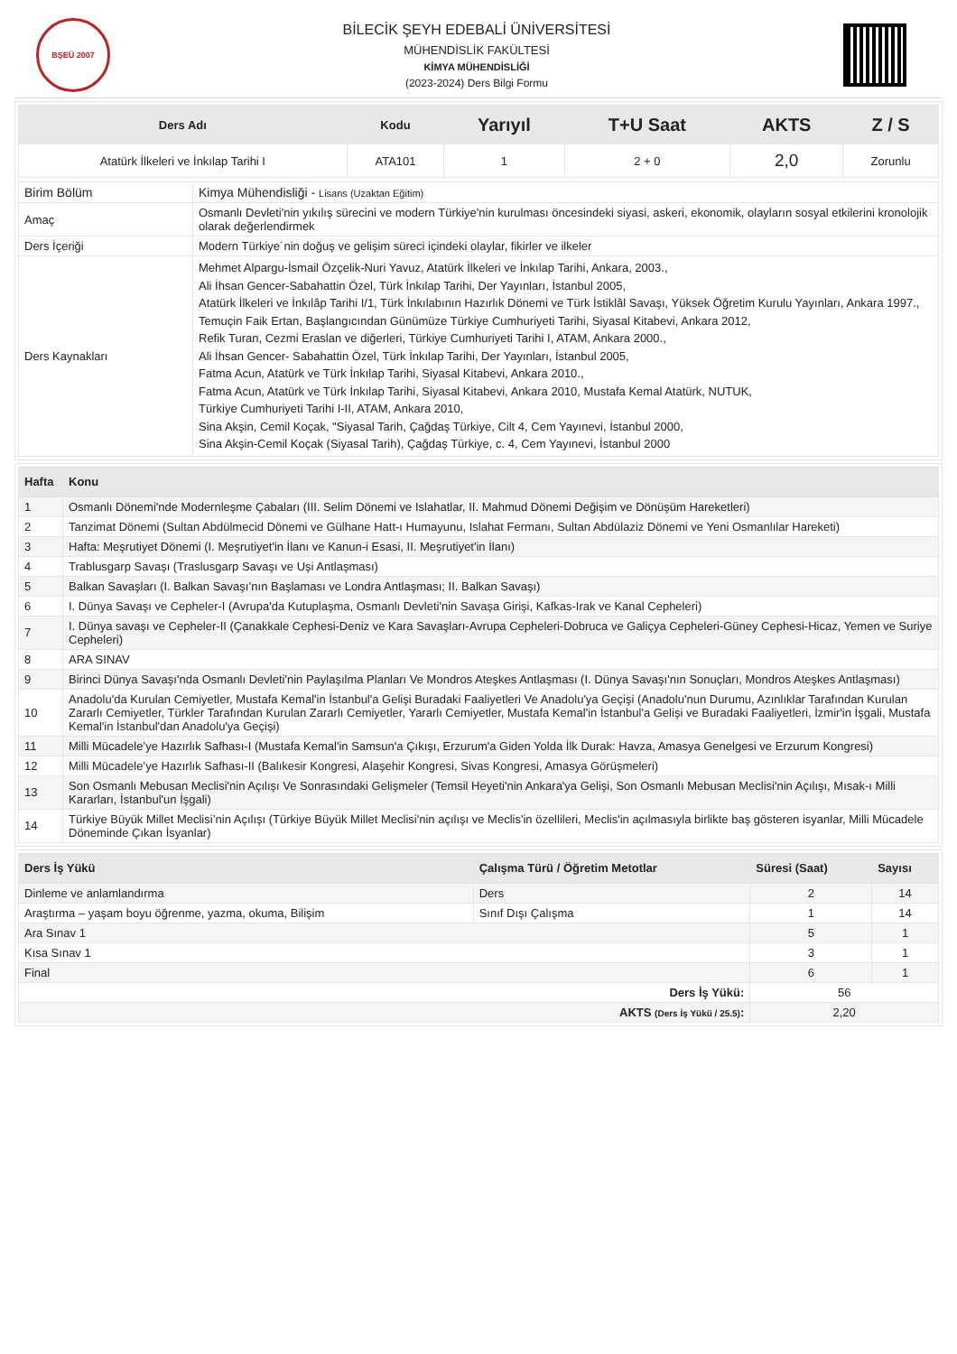BŞEÜ 2007
BİLECİK ŞEYH EDEBALİ ÜNİVERSİTESİ
MÜHENDİSLİK FAKÜLTESİ
KİMYA MÜHENDİSLİĞİ
(2023-2024) Ders Bilgi Formu
| Ders Adı | Kodu | Yarıyıl | T+U Saat | AKTS | Z / S |
| --- | --- | --- | --- | --- | --- |
| Atatürk İlkeleri ve İnkılap Tarihi I | ATA101 | 1 | 2 + 0 | 2,0 | Zorunlu |
| Birim Bölüm | Kimya Mühendisliği - Lisans (Uzaktan Eğitim) |
| Amaç | Osmanlı Devleti'nin yıkılış sürecini ve modern Türkiye'nin kurulması öncesindeki siyasi, askeri, ekonomik, olayların sosyal etkilerini kronolojik olarak değerlendirmek |
| Ders İçeriği | Modern Türkiye´nin doğuş ve gelişim süreci içindeki olaylar, fikirler ve ilkeler |
| Ders Kaynakları | Mehmet Alpargu-İsmail Özçelik-Nuri Yavuz, Atatürk İlkeleri ve İnkılap Tarihi, Ankara, 2003., Ali İhsan Gencer-Sabahattin Özel, Türk İnkılap Tarihi, Der Yayınları, İstanbul 2005, Atatürk İlkeleri ve İnkılâp Tarihi I/1, Türk İnkılabının Hazırlık Dönemi ve Türk İstiklâl Savaşı, Yüksek Öğretim Kurulu Yayınları, Ankara 1997., Temuçin Faik Ertan, Başlangıcından Günümüze Türkiye Cumhuriyeti Tarihi, Siyasal Kitabevi, Ankara 2012, Refik Turan, Cezmi Eraslan ve diğerleri, Türkiye Cumhuriyeti Tarihi I, ATAM, Ankara 2000., Ali İhsan Gencer- Sabahattin Özel, Türk İnkılap Tarihi, Der Yayınları, İstanbul 2005, Fatma Acun, Atatürk ve Türk İnkılap Tarihi, Siyasal Kitabevi, Ankara 2010., Fatma Acun, Atatürk ve Türk İnkılap Tarihi, Siyasal Kitabevi, Ankara 2010, Mustafa Kemal Atatürk, NUTUK, Türkiye Cumhuriyeti Tarihi I-II, ATAM, Ankara 2010, Sina Akşin, Cemil Koçak, "Siyasal Tarih, Çağdaş Türkiye, Cilt 4, Cem Yayınevi, İstanbul 2000, Sina Akşin-Cemil Koçak (Siyasal Tarih), Çağdaş Türkiye, c. 4, Cem Yayınevi, İstanbul 2000 |
| Hafta | Konu |
| --- | --- |
| 1 | Osmanlı Dönemi'nde Modernleşme Çabaları (III. Selim Dönemi ve Islahatlar, II. Mahmud Dönemi Değişim ve Dönüşüm Hareketleri) |
| 2 | Tanzimat Dönemi (Sultan Abdülmecid Dönemi ve Gülhane Hatt-ı Humayunu, Islahat Fermanı, Sultan Abdülaziz Dönemi ve Yeni Osmanlılar Hareketi) |
| 3 | Hafta: Meşrutiyet Dönemi (I. Meşrutiyet'in İlanı ve Kanun-i Esasi, II. Meşrutiyet'in İlanı) |
| 4 | Trablusgarp Savaşı (Traslusgarp Savaşı ve Uşi Antlaşması) |
| 5 | Balkan Savaşları (I. Balkan Savaşı’nın Başlaması ve Londra Antlaşması; II. Balkan Savaşı) |
| 6 | I. Dünya Savaşı ve Cepheler-I (Avrupa'da Kutuplaşma, Osmanlı Devleti'nin Savaşa Girişi, Kafkas-Irak ve Kanal Cepheleri) |
| 7 | I. Dünya savaşı ve Cepheler-II (Çanakkale Cephesi-Deniz ve Kara Savaşları-Avrupa Cepheleri-Dobruca ve Galiçya Cepheleri-Güney Cephesi-Hicaz, Yemen ve Suriye Cepheleri) |
| 8 | ARA SINAV |
| 9 | Birinci Dünya Savaşı'nda Osmanlı Devleti'nin Paylaşılma Planları Ve Mondros Ateşkes Antlaşması (I. Dünya Savaşı'nın Sonuçları, Mondros Ateşkes Antlaşması) |
| 10 | Anadolu'da Kurulan Cemiyetler, Mustafa Kemal'in İstanbul'a Gelişi Buradaki Faaliyetleri Ve Anadolu'ya Geçişi (Anadolu'nun Durumu, Azınlıklar Tarafından Kurulan Zararlı Cemiyetler, Türkler Tarafından Kurulan Zararlı Cemiyetler, Yararlı Cemiyetler, Mustafa Kemal'in İstanbul'a Gelişi ve Buradaki Faaliyetleri, İzmir'in İşgali, Mustafa Kemal'in İstanbul'dan Anadolu'ya Geçişi) |
| 11 | Milli Mücadele’ye Hazırlık Safhası-I (Mustafa Kemal'in Samsun'a Çıkışı, Erzurum'a Giden Yolda İlk Durak: Havza, Amasya Genelgesi ve Erzurum Kongresi) |
| 12 | Milli Mücadele’ye Hazırlık Safhası-II (Balıkesir Kongresi, Alaşehir Kongresi, Sivas Kongresi, Amasya Görüşmeleri) |
| 13 | Son Osmanlı Mebusan Meclisi'nin Açılışı Ve Sonrasındaki Gelişmeler (Temsil Heyeti'nin Ankara'ya Gelişi, Son Osmanlı Mebusan Meclisi'nin Açılışı, Mısak-ı Milli Kararları, İstanbul'un İşgali) |
| 14 | Türkiye Büyük Millet Meclisi’nin Açılışı (Türkiye Büyük Millet Meclisi'nin açılışı ve Meclis'in özellileri, Meclis'in açılmasıyla birlikte baş gösteren isyanlar, Milli Mücadele Döneminde Çıkan İsyanlar) |
| Ders İş Yükü | Çalışma Türü / Öğretim Metotlar | Süresi (Saat) | Sayısı |
| --- | --- | --- | --- |
| Dinleme ve anlamlandırma | Ders | 2 | 14 |
| Araştırma – yaşam boyu öğrenme, yazma, okuma, Bilişim | Sınıf Dışı Çalışma | 1 | 14 |
| Ara Sınav 1 | | 5 | 1 |
| Kısa Sınav 1 | | 3 | 1 |
| Final | | 6 | 1 |
| Ders İş Yükü: | | 56 | |
| AKTS (Ders İş Yükü / 25.5) : | | 2,20 | |